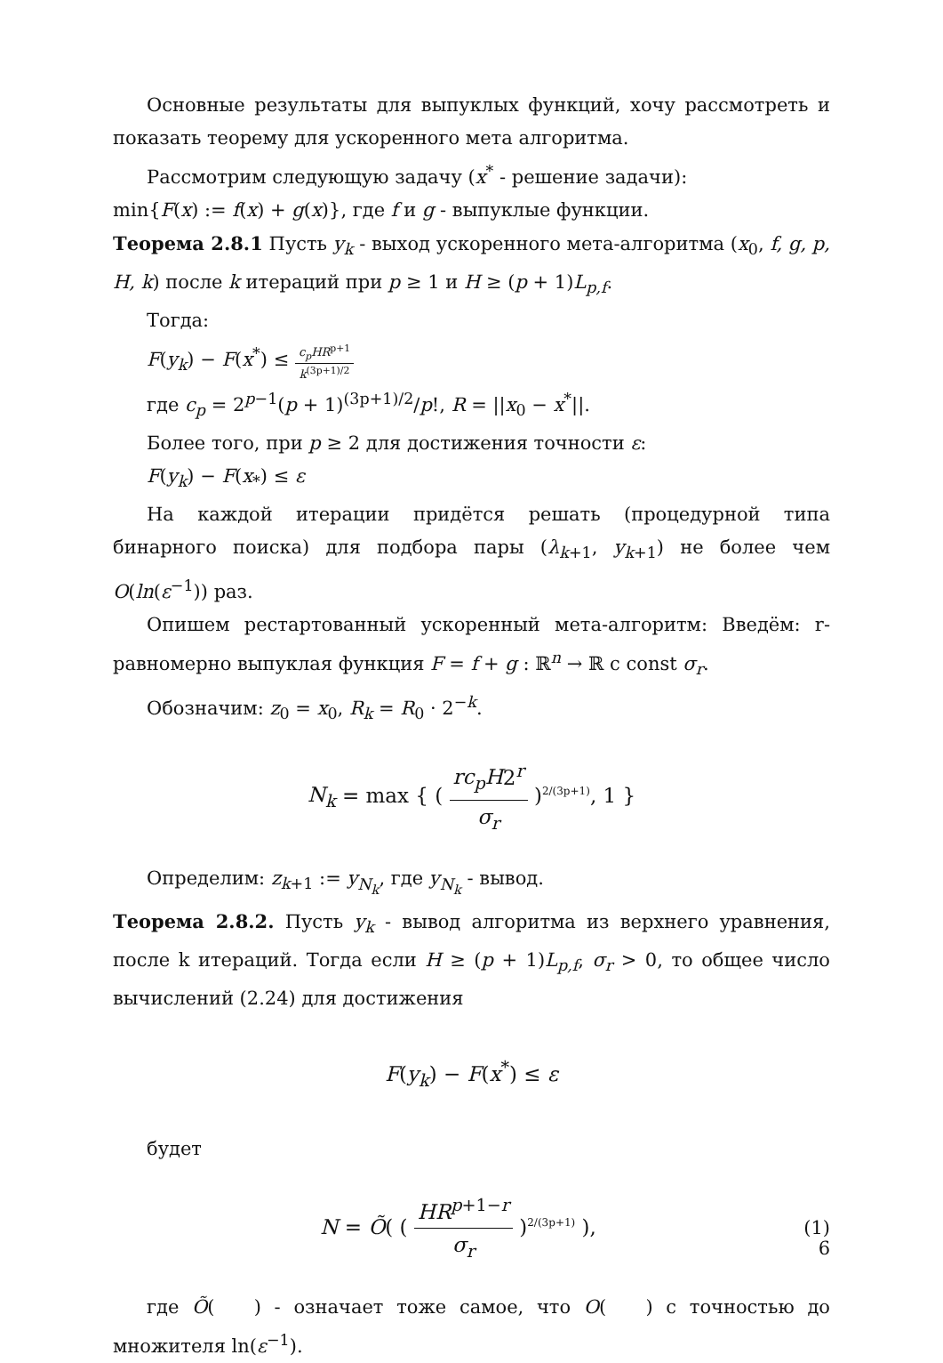Основные результаты для выпуклых функций, хочу рассмотреть и показать теорему для ускоренного мета алгоритма.
Рассмотрим следующую задачу (x<sup>*</sup> - решение задачи):
min{F(x) := f(x) + g(x)}, где f и g - выпуклые функции.
Теорема 2.8.1 Пусть y<sub>k</sub> - выход ускоренного мета-алгоритма (x<sub>0</sub>, f, g, p, H, k) после k итераций при p ≥ 1 и H ≥ (p + 1)L<sub>p,f</sub>.
Тогда:
F(y<sub>k</sub>) − F(x<sup>*</sup>) ≤ c<sub>p</sub>HR<sup>p+1</sup> k<sup>(3p+1)/2</sup>
где c<sub>p</sub> = 2<sup>p−1</sup>(p + 1)<sup>(3p+1)/2</sup>/p!, R = ||x<sub>0</sub> − x<sup>*</sup>||.
Более того, при p ≥ 2 для достижения точности ε:
F(y<sub>k</sub>) − F(x<sub>*</sub>) ≤ ε
На каждой итерации придётся решать (процедурной типа бинарного поиска) для подбора пары (λ<sub>k+1</sub>, y<sub>k+1</sub>) не более чем O(ln(ε<sup>−1</sup>)) раз.
Опишем рестартованный ускоренный мета-алгоритм: Введём: r-равномерно выпуклая функция F = f + g : ℝ<sup>n</sup> → ℝ с const σ<sub>r</sub>.
Обозначим: z<sub>0</sub> = x<sub>0</sub>, R<sub>k</sub> = R<sub>0</sub> · 2<sup>−k</sup>.
N<sub>k</sub> = max { ( rc<sub>p</sub>H2<sup>r</sup> σ<sub>r</sub> )<sup>2/(3p+1)</sup>, 1 }
Определим: z<sub>k+1</sub> := y<sub>N<sub>k</sub></sub>, где y<sub>N<sub>k</sub></sub> - вывод.
Теорема 2.8.2. Пусть y<sub>k</sub> - вывод алгоритма из верхнего уравнения, после k итераций. Тогда если H ≥ (p + 1)L<sub>p,f</sub>, σ<sub>r</sub> > 0, то общее число вычислений (2.24) для достижения
F(y<sub>k</sub>) − F(x<sup>*</sup>) ≤ ε
будет
N = Õ( ( HR<sup>p+1−r</sup> σ<sub>r</sub> )<sup>2/(3p+1)</sup> ),
(1)
где Õ( ) - означает тоже самое, что O( ) с точностью до множителя ln(ε<sup>−1</sup>).
6